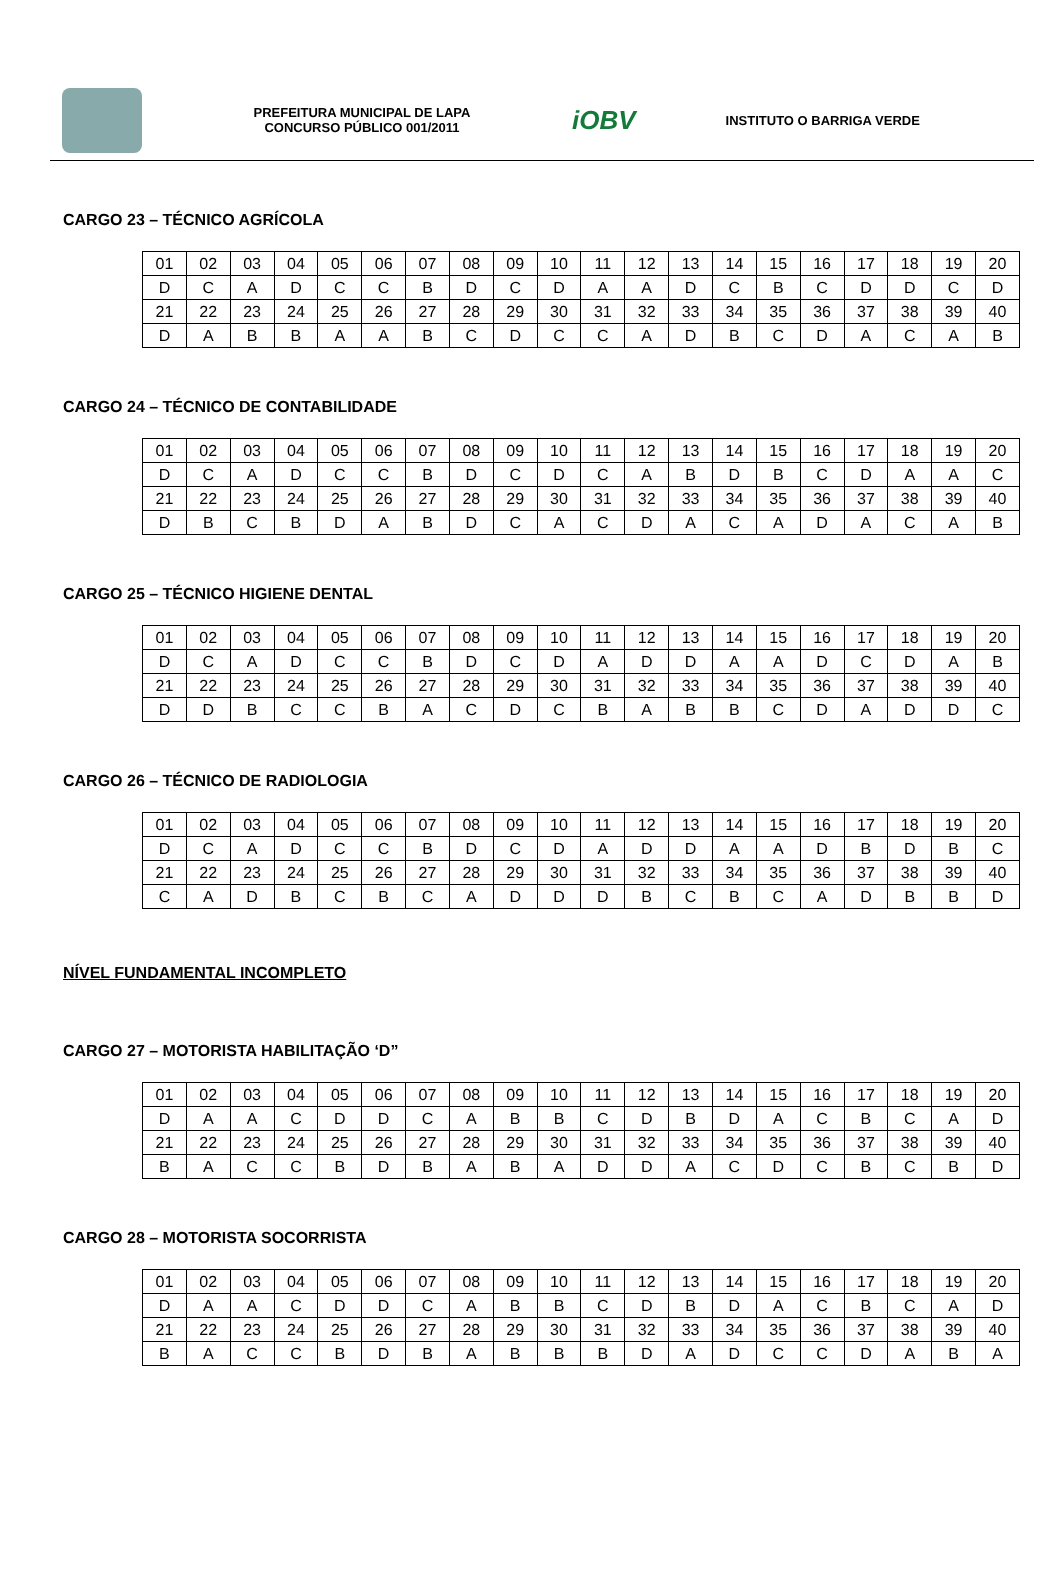PREFEITURA MUNICIPAL DE LAPA
CONCURSO PÚBLICO 001/2011
iOBV
INSTITUTO O BARRIGA VERDE
CARGO 23 – TÉCNICO AGRÍCOLA
| 01 | 02 | 03 | 04 | 05 | 06 | 07 | 08 | 09 | 10 | 11 | 12 | 13 | 14 | 15 | 16 | 17 | 18 | 19 | 20 |
| D | C | A | D | C | C | B | D | C | D | A | A | D | C | B | C | D | D | C | D |
| 21 | 22 | 23 | 24 | 25 | 26 | 27 | 28 | 29 | 30 | 31 | 32 | 33 | 34 | 35 | 36 | 37 | 38 | 39 | 40 |
| D | A | B | B | A | A | B | C | D | C | C | A | D | B | C | D | A | C | A | B |
CARGO 24 – TÉCNICO DE CONTABILIDADE
| 01 | 02 | 03 | 04 | 05 | 06 | 07 | 08 | 09 | 10 | 11 | 12 | 13 | 14 | 15 | 16 | 17 | 18 | 19 | 20 |
| D | C | A | D | C | C | B | D | C | D | C | A | B | D | B | C | D | A | A | C |
| 21 | 22 | 23 | 24 | 25 | 26 | 27 | 28 | 29 | 30 | 31 | 32 | 33 | 34 | 35 | 36 | 37 | 38 | 39 | 40 |
| D | B | C | B | D | A | B | D | C | A | C | D | A | C | A | D | A | C | A | B |
CARGO 25 – TÉCNICO HIGIENE DENTAL
| 01 | 02 | 03 | 04 | 05 | 06 | 07 | 08 | 09 | 10 | 11 | 12 | 13 | 14 | 15 | 16 | 17 | 18 | 19 | 20 |
| D | C | A | D | C | C | B | D | C | D | A | D | D | A | A | D | C | D | A | B |
| 21 | 22 | 23 | 24 | 25 | 26 | 27 | 28 | 29 | 30 | 31 | 32 | 33 | 34 | 35 | 36 | 37 | 38 | 39 | 40 |
| D | D | B | C | C | B | A | C | D | C | B | A | B | B | C | D | A | D | D | C |
CARGO 26 – TÉCNICO DE RADIOLOGIA
| 01 | 02 | 03 | 04 | 05 | 06 | 07 | 08 | 09 | 10 | 11 | 12 | 13 | 14 | 15 | 16 | 17 | 18 | 19 | 20 |
| D | C | A | D | C | C | B | D | C | D | A | D | D | A | A | D | B | D | B | C |
| 21 | 22 | 23 | 24 | 25 | 26 | 27 | 28 | 29 | 30 | 31 | 32 | 33 | 34 | 35 | 36 | 37 | 38 | 39 | 40 |
| C | A | D | B | C | B | C | A | D | D | D | B | C | B | C | A | D | B | B | D |
NÍVEL FUNDAMENTAL INCOMPLETO
CARGO 27 – MOTORISTA HABILITAÇÃO ‘D”
| 01 | 02 | 03 | 04 | 05 | 06 | 07 | 08 | 09 | 10 | 11 | 12 | 13 | 14 | 15 | 16 | 17 | 18 | 19 | 20 |
| D | A | A | C | D | D | C | A | B | B | C | D | B | D | A | C | B | C | A | D |
| 21 | 22 | 23 | 24 | 25 | 26 | 27 | 28 | 29 | 30 | 31 | 32 | 33 | 34 | 35 | 36 | 37 | 38 | 39 | 40 |
| B | A | C | C | B | D | B | A | B | A | D | D | A | C | D | C | B | C | B | D |
CARGO 28 – MOTORISTA SOCORRISTA
| 01 | 02 | 03 | 04 | 05 | 06 | 07 | 08 | 09 | 10 | 11 | 12 | 13 | 14 | 15 | 16 | 17 | 18 | 19 | 20 |
| D | A | A | C | D | D | C | A | B | B | C | D | B | D | A | C | B | C | A | D |
| 21 | 22 | 23 | 24 | 25 | 26 | 27 | 28 | 29 | 30 | 31 | 32 | 33 | 34 | 35 | 36 | 37 | 38 | 39 | 40 |
| B | A | C | C | B | D | B | A | B | B | B | D | A | D | C | C | D | A | B | A |